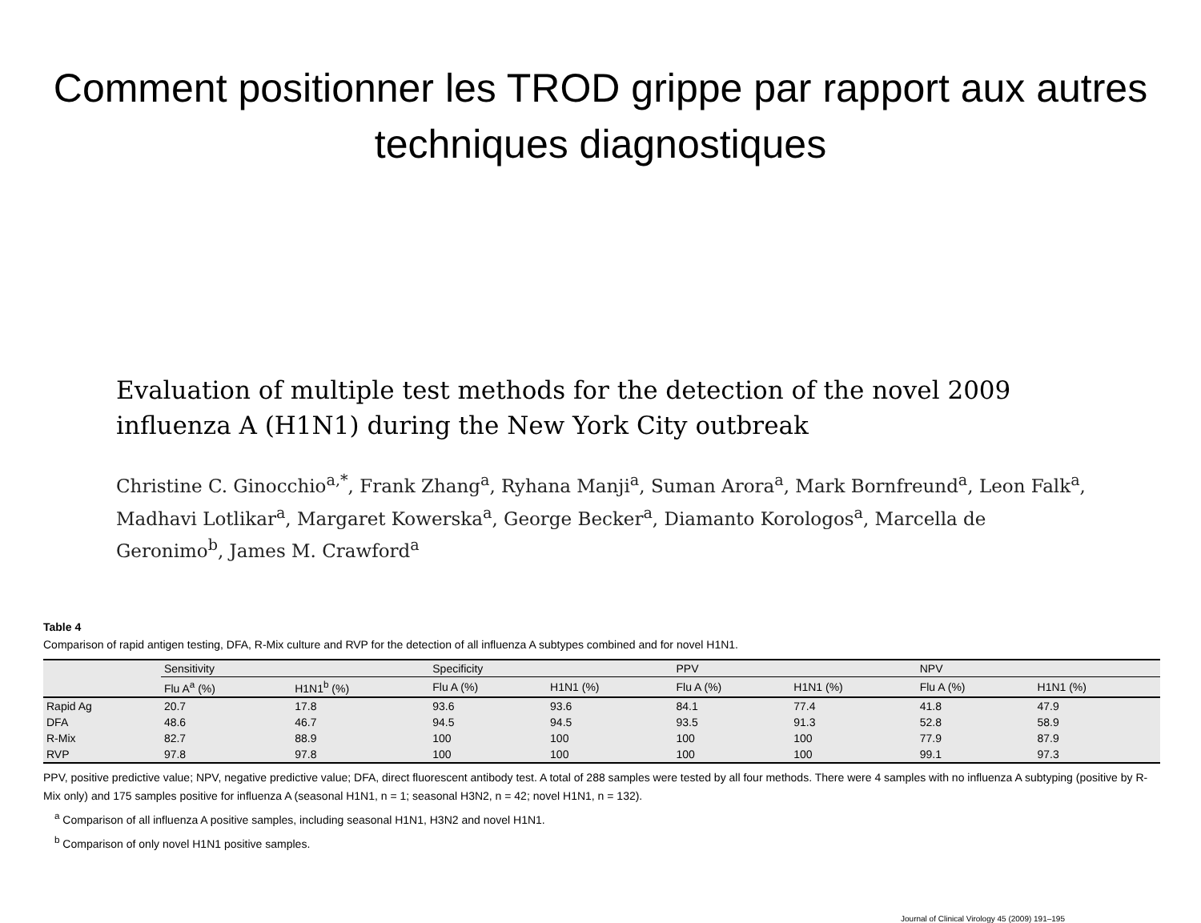Comment positionner les TROD grippe par rapport aux autres techniques diagnostiques
Evaluation of multiple test methods for the detection of the novel 2009 influenza A (H1N1) during the New York City outbreak
Christine C. Ginocchio<sup>a,*</sup>, Frank Zhang<sup>a</sup>, Ryhana Manji<sup>a</sup>, Suman Arora<sup>a</sup>, Mark Bornfreund<sup>a</sup>, Leon Falk<sup>a</sup>, Madhavi Lotlikar<sup>a</sup>, Margaret Kowerska<sup>a</sup>, George Becker<sup>a</sup>, Diamanto Korologos<sup>a</sup>, Marcella de Geronimo<sup>b</sup>, James M. Crawford<sup>a</sup>
Table 4
Comparison of rapid antigen testing, DFA, R-Mix culture and RVP for the detection of all influenza A subtypes combined and for novel H1N1.
| | Sensitivity | | Specificity | | PPV | | NPV | |
| --- | --- | --- | --- | --- | --- | --- | --- | --- |
| | Flu A<sup>a</sup> (%) | H1N1<sup>b</sup> (%) | Flu A (%) | H1N1 (%) | Flu A (%) | H1N1 (%) | Flu A (%) | H1N1 (%) |
| Rapid Ag | 20.7 | 17.8 | 93.6 | 93.6 | 84.1 | 77.4 | 41.8 | 47.9 |
| DFA | 48.6 | 46.7 | 94.5 | 94.5 | 93.5 | 91.3 | 52.8 | 58.9 |
| R-Mix | 82.7 | 88.9 | 100 | 100 | 100 | 100 | 77.9 | 87.9 |
| RVP | 97.8 | 97.8 | 100 | 100 | 100 | 100 | 99.1 | 97.3 |
PPV, positive predictive value; NPV, negative predictive value; DFA, direct fluorescent antibody test. A total of 288 samples were tested by all four methods. There were 4 samples with no influenza A subtyping (positive by R-Mix only) and 175 samples positive for influenza A (seasonal H1N1, n = 1; seasonal H3N2, n = 42; novel H1N1, n = 132).
<sup>a</sup> Comparison of all influenza A positive samples, including seasonal H1N1, H3N2 and novel H1N1.
<sup>b</sup> Comparison of only novel H1N1 positive samples.
Journal of Clinical Virology 45 (2009) 191–195